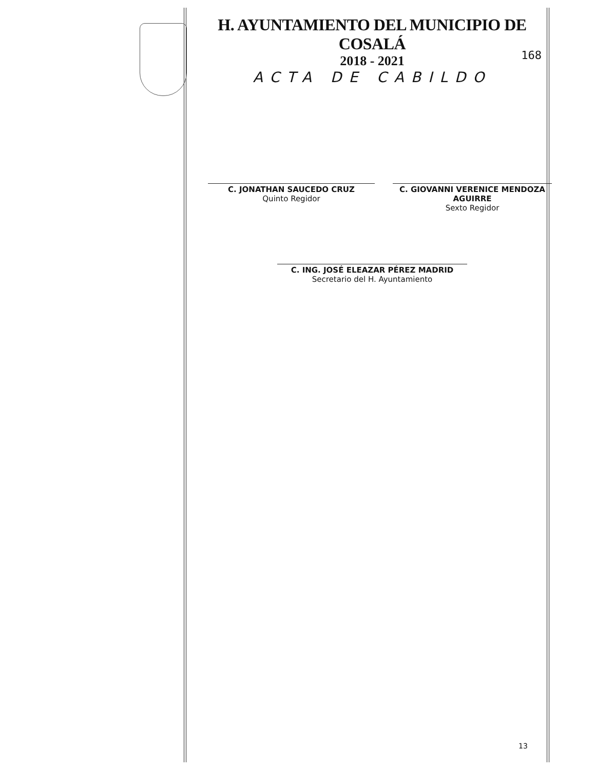H. AYUNTAMIENTO DEL MUNICIPIO DE COSALÁ
2018 - 2021
ACTA DE CABILDO
168
C. JONATHAN SAUCEDO CRUZ
Quinto Regidor
C. GIOVANNI VERENICE MENDOZA AGUIRRE
Sexto Regidor
C. ING. JOSÉ ELEAZAR PÉREZ MADRID
Secretario del H. Ayuntamiento
13